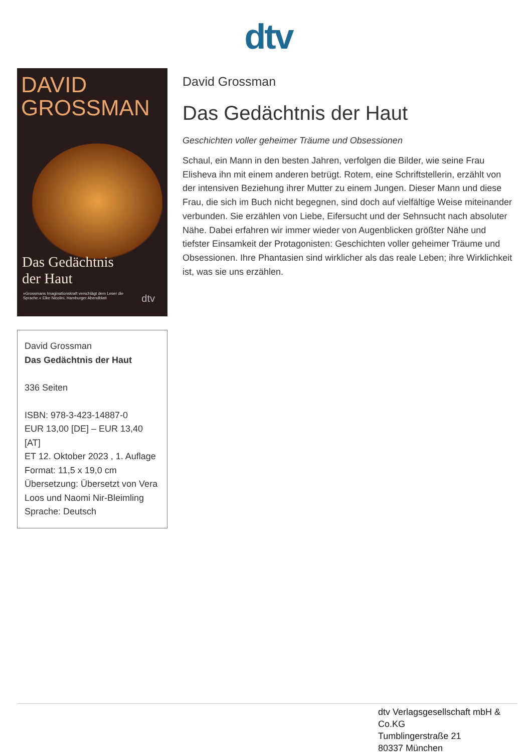dtv
DAVID
GROSSMAN
Das Gedächtnis
der Haut
»Grossmans Imaginationskraft verschlägt dem Leser die Sprache.« Elke Nicolini, Hamburger Abendblatt
dtv
David Grossman
Das Gedächtnis der Haut
336 Seiten
ISBN: 978-3-423-14887-0
EUR 13,00 [DE] – EUR 13,40 [AT]
ET 12. Oktober 2023 , 1. Auflage
Format: 11,5 x 19,0 cm
Übersetzung: Übersetzt von Vera Loos und Naomi Nir-Bleimling
Sprache: Deutsch
David Grossman
Das Gedächtnis der Haut
Geschichten voller geheimer Träume und Obsessionen
Schaul, ein Mann in den besten Jahren, verfolgen die Bilder, wie seine Frau Elisheva ihn mit einem anderen betrügt. Rotem, eine Schriftstellerin, erzählt von der intensiven Beziehung ihrer Mutter zu einem Jungen. Dieser Mann und diese Frau, die sich im Buch nicht begegnen, sind doch auf vielfältige Weise miteinander verbunden. Sie erzählen von Liebe, Eifersucht und der Sehnsucht nach absoluter Nähe. Dabei erfahren wir immer wieder von Augenblicken größter Nähe und tiefster Einsamkeit der Protagonisten: Geschichten voller geheimer Träume und Obsessionen. Ihre Phantasien sind wirklicher als das reale Leben; ihre Wirklichkeit ist, was sie uns erzählen.
dtv Verlagsgesellschaft mbH & Co.KG
Tumblingerstraße 21
80337 München